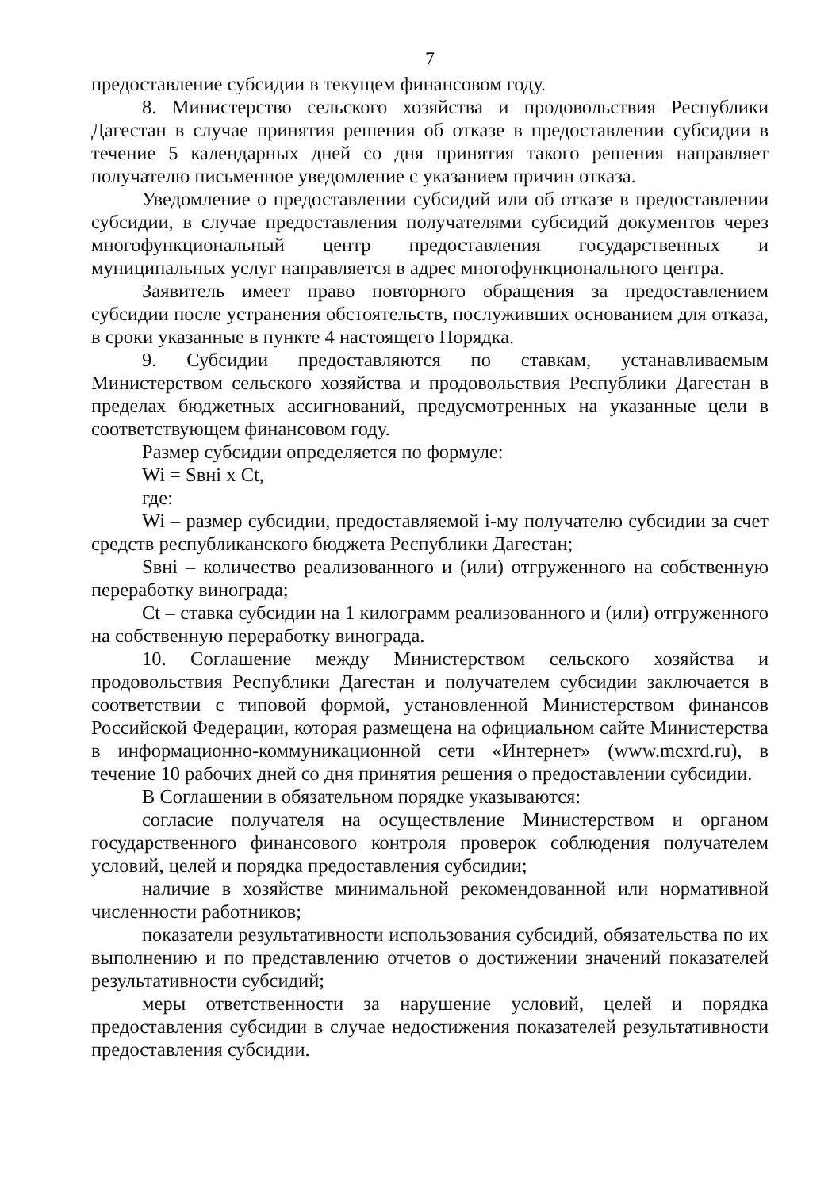7
предоставление субсидии в текущем финансовом году.
8. Министерство сельского хозяйства и продовольствия Республики Дагестан в случае принятия решения об отказе в предоставлении субсидии в течение 5 календарных дней со дня принятия такого решения направляет получателю письменное уведомление с указанием причин отказа.
Уведомление о предоставлении субсидий или об отказе в предоставлении субсидии, в случае предоставления получателями субсидий документов через многофункциональный центр предоставления государственных и муниципальных услуг направляется в адрес многофункционального центра.
Заявитель имеет право повторного обращения за предоставлением субсидии после устранения обстоятельств, послуживших основанием для отказа, в сроки указанные в пункте 4 настоящего Порядка.
9. Субсидии предоставляются по ставкам, устанавливаемым Министерством сельского хозяйства и продовольствия Республики Дагестан в пределах бюджетных ассигнований, предусмотренных на указанные цели в соответствующем финансовом году.
Размер субсидии определяется по формуле:
Wi = Sвнi x Ct,
где:
Wi – размер субсидии, предоставляемой i-му получателю субсидии за счет средств республиканского бюджета Республики Дагестан;
Sвнi – количество реализованного и (или) отгруженного на собственную переработку винограда;
Ct – ставка субсидии на 1 килограмм реализованного и (или) отгруженного на собственную переработку винограда.
10. Соглашение между Министерством сельского хозяйства и продовольствия Республики Дагестан и получателем субсидии заключается в соответствии с типовой формой, установленной Министерством финансов Российской Федерации, которая размещена на официальном сайте Министерства в информационно-коммуникационной сети «Интернет» (www.mcxrd.ru), в течение 10 рабочих дней со дня принятия решения о предоставлении субсидии.
В Соглашении в обязательном порядке указываются:
согласие получателя на осуществление Министерством и органом государственного финансового контроля проверок соблюдения получателем условий, целей и порядка предоставления субсидии;
наличие в хозяйстве минимальной рекомендованной или нормативной численности работников;
показатели результативности использования субсидий, обязательства по их выполнению и по представлению отчетов о достижении значений показателей результативности субсидий;
меры ответственности за нарушение условий, целей и порядка предоставления субсидии в случае недостижения показателей результативности предоставления субсидии.